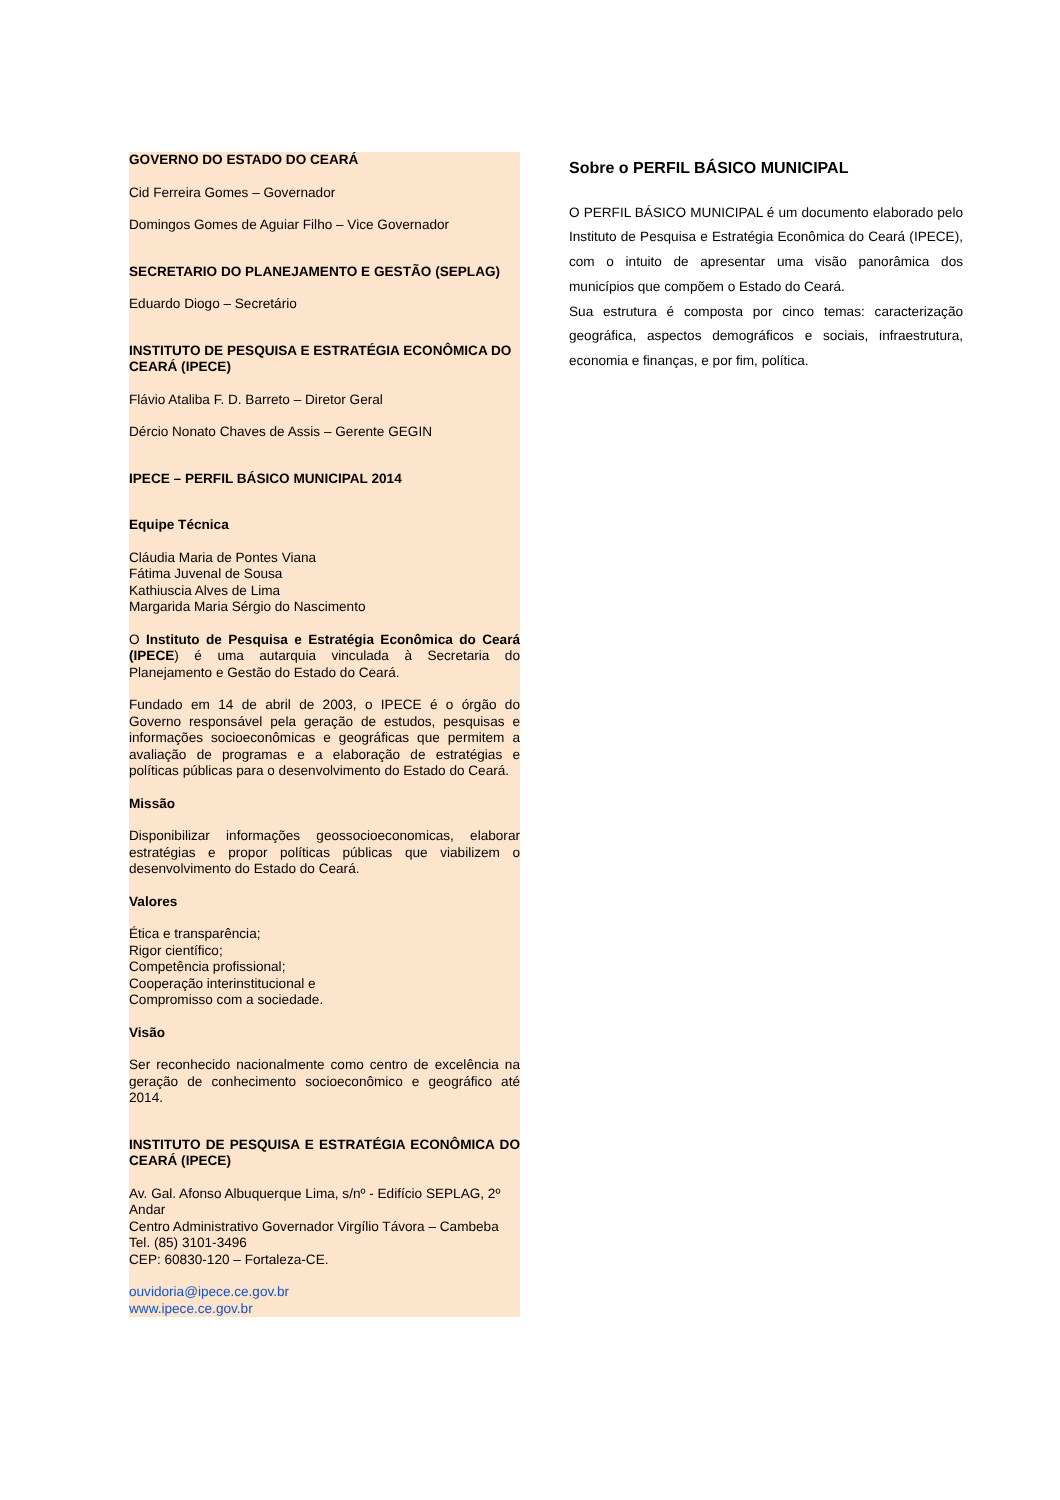GOVERNO DO ESTADO DO CEARÁ
Cid Ferreira Gomes – Governador
Domingos Gomes de Aguiar Filho – Vice Governador
SECRETARIO DO PLANEJAMENTO E GESTÃO (SEPLAG)
Eduardo Diogo – Secretário
INSTITUTO DE PESQUISA E ESTRATÉGIA ECONÔMICA DO CEARÁ (IPECE)
Flávio Ataliba F. D. Barreto – Diretor Geral
Dércio Nonato Chaves de Assis – Gerente GEGIN
IPECE – PERFIL BÁSICO MUNICIPAL 2014
Equipe Técnica
Cláudia Maria de Pontes Viana
Fátima Juvenal de Sousa
Kathiuscia Alves de Lima
Margarida Maria Sérgio do Nascimento
O Instituto de Pesquisa e Estratégia Econômica do Ceará (IPECE) é uma autarquia vinculada à Secretaria do Planejamento e Gestão do Estado do Ceará.
Fundado em 14 de abril de 2003, o IPECE é o órgão do Governo responsável pela geração de estudos, pesquisas e informações socioeconômicas e geográficas que permitem a avaliação de programas e a elaboração de estratégias e políticas públicas para o desenvolvimento do Estado do Ceará.
Missão
Disponibilizar informações geossocioeconomicas, elaborar estratégias e propor políticas públicas que viabilizem o desenvolvimento do Estado do Ceará.
Valores
Ética e transparência;
Rigor científico;
Competência profissional;
Cooperação interinstitucional e
Compromisso com a sociedade.
Visão
Ser reconhecido nacionalmente como centro de excelência na geração de conhecimento socioeconômico e geográfico até 2014.
INSTITUTO DE PESQUISA E ESTRATÉGIA ECONÔMICA DO CEARÁ (IPECE)
Av. Gal. Afonso Albuquerque Lima, s/nº - Edifício SEPLAG, 2º Andar
Centro Administrativo Governador Virgílio Távora – Cambeba
Tel. (85) 3101-3496
CEP: 60830-120 – Fortaleza-CE.
ouvidoria@ipece.ce.gov.br
www.ipece.ce.gov.br
Sobre o PERFIL BÁSICO MUNICIPAL
O PERFIL BÁSICO MUNICIPAL é um documento elaborado pelo Instituto de Pesquisa e Estratégia Econômica do Ceará (IPECE), com o intuito de apresentar uma visão panorâmica dos municípios que compõem o Estado do Ceará.
Sua estrutura é composta por cinco temas: caracterização geográfica, aspectos demográficos e sociais, infraestrutura, economia e finanças, e por fim, política.